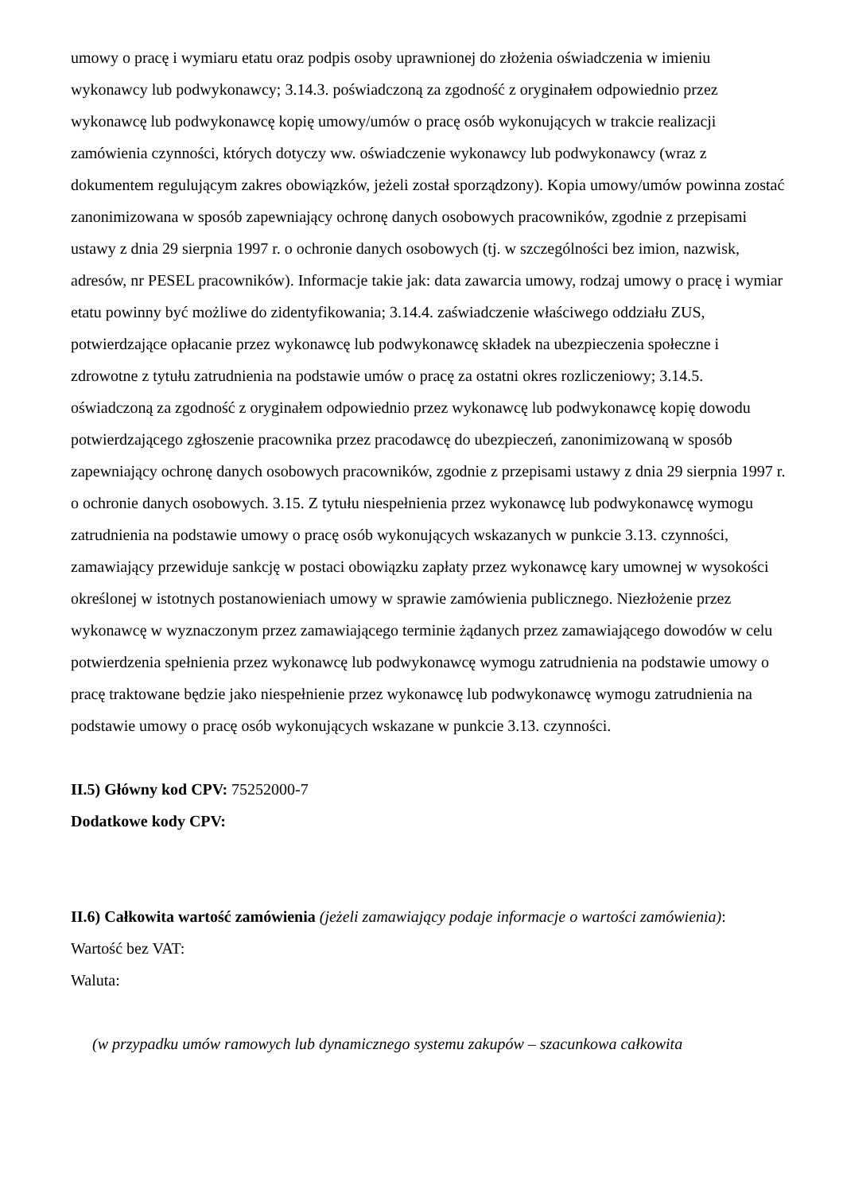umowy o pracę i wymiaru etatu oraz podpis osoby uprawnionej do złożenia oświadczenia w imieniu wykonawcy lub podwykonawcy; 3.14.3. poświadczoną za zgodność z oryginałem odpowiednio przez wykonawcę lub podwykonawcę kopię umowy/umów o pracę osób wykonujących w trakcie realizacji zamówienia czynności, których dotyczy ww. oświadczenie wykonawcy lub podwykonawcy (wraz z dokumentem regulującym zakres obowiązków, jeżeli został sporządzony). Kopia umowy/umów powinna zostać zanonimizowana w sposób zapewniający ochronę danych osobowych pracowników, zgodnie z przepisami ustawy z dnia 29 sierpnia 1997 r. o ochronie danych osobowych (tj. w szczególności bez imion, nazwisk, adresów, nr PESEL pracowników). Informacje takie jak: data zawarcia umowy, rodzaj umowy o pracę i wymiar etatu powinny być możliwe do zidentyfikowania; 3.14.4. zaświadczenie właściwego oddziału ZUS, potwierdzające opłacanie przez wykonawcę lub podwykonawcę składek na ubezpieczenia społeczne i zdrowotne z tytułu zatrudnienia na podstawie umów o pracę za ostatni okres rozliczeniowy; 3.14.5. oświadczoną za zgodność z oryginałem odpowiednio przez wykonawcę lub podwykonawcę kopię dowodu potwierdzającego zgłoszenie pracownika przez pracodawcę do ubezpieczeń, zanonimizowaną w sposób zapewniający ochronę danych osobowych pracowników, zgodnie z przepisami ustawy z dnia 29 sierpnia 1997 r. o ochronie danych osobowych. 3.15. Z tytułu niespełnienia przez wykonawcę lub podwykonawcę wymogu zatrudnienia na podstawie umowy o pracę osób wykonujących wskazanych w punkcie 3.13. czynności, zamawiający przewiduje sankcję w postaci obowiązku zapłaty przez wykonawcę kary umownej w wysokości określonej w istotnych postanowieniach umowy w sprawie zamówienia publicznego. Niezłożenie przez wykonawcę w wyznaczonym przez zamawiającego terminie żądanych przez zamawiającego dowodów w celu potwierdzenia spełnienia przez wykonawcę lub podwykonawcę wymogu zatrudnienia na podstawie umowy o pracę traktowane będzie jako niespełnienie przez wykonawcę lub podwykonawcę wymogu zatrudnienia na podstawie umowy o pracę osób wykonujących wskazane w punkcie 3.13. czynności.
II.5) Główny kod CPV: 75252000-7
Dodatkowe kody CPV:
II.6) Całkowita wartość zamówienia (jeżeli zamawiający podaje informacje o wartości zamówienia):
Wartość bez VAT:
Waluta:
(w przypadku umów ramowych lub dynamicznego systemu zakupów – szacunkowa całkowita